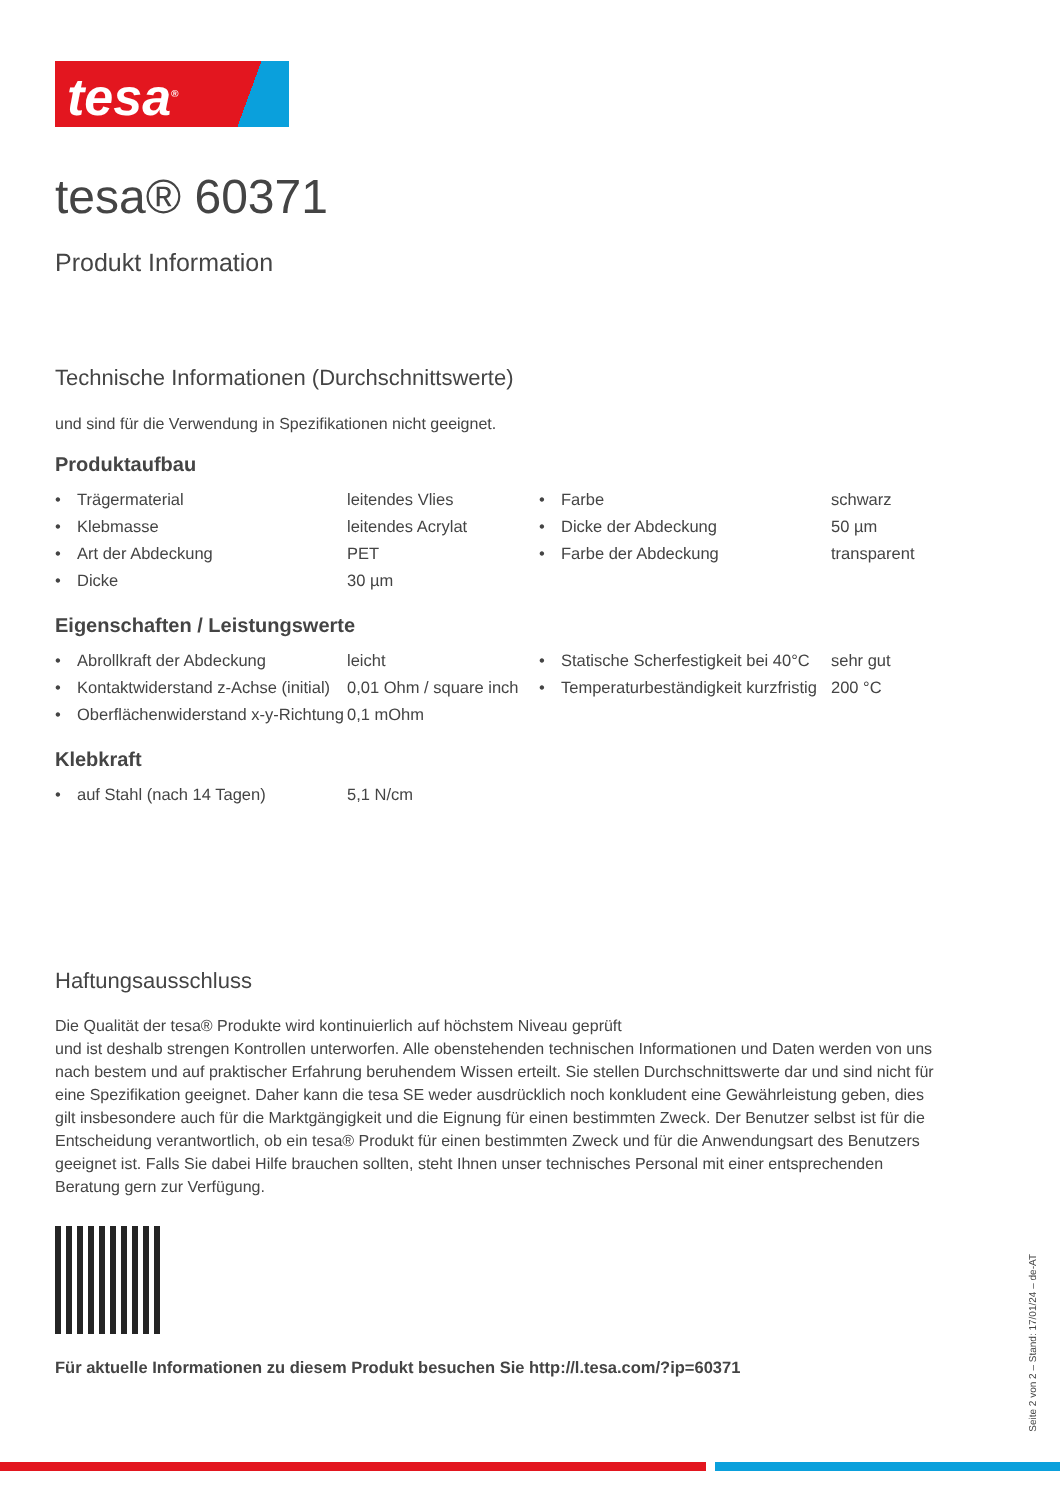tesa<sup>®</sup>
tesa® 60371
Produkt Information
Technische Informationen (Durchschnittswerte)
und sind für die Verwendung in Spezifikationen nicht geeignet.
Produktaufbau
| • | Trägermaterial | leitendes Vlies | • | Farbe | schwarz |
| • | Klebmasse | leitendes Acrylat | • | Dicke der Abdeckung | 50 µm |
| • | Art der Abdeckung | PET | • | Farbe der Abdeckung | transparent |
| • | Dicke | 30 µm | | | |
Eigenschaften / Leistungswerte
| • | Abrollkraft der Abdeckung | leicht | • | Statische Scherfestigkeit bei 40°C | sehr gut |
| • | Kontaktwiderstand z-Achse (initial) | 0,01 Ohm / square inch | • | Temperaturbeständigkeit kurzfristig | 200 °C |
| • | Oberflächenwiderstand x-y-Richtung | 0,1 mOhm | | | |
Klebkraft
| • | auf Stahl (nach 14 Tagen) | 5,1 N/cm | | | |
Haftungsausschluss
Die Qualität der tesa® Produkte wird kontinuierlich auf höchstem Niveau geprüft
und ist deshalb strengen Kontrollen unterworfen. Alle obenstehenden technischen Informationen und Daten werden von uns nach bestem und auf praktischer Erfahrung beruhendem Wissen erteilt. Sie stellen Durchschnittswerte dar und sind nicht für eine Spezifikation geeignet. Daher kann die tesa SE weder ausdrücklich noch konkludent eine Gewährleistung geben, dies gilt insbesondere auch für die Marktgängigkeit und die Eignung für einen bestimmten Zweck. Der Benutzer selbst ist für die Entscheidung verantwortlich, ob ein tesa® Produkt für einen bestimmten Zweck und für die Anwendungsart des Benutzers geeignet ist. Falls Sie dabei Hilfe brauchen sollten, steht Ihnen unser technisches Personal mit einer entsprechenden Beratung gern zur Verfügung.
Für aktuelle Informationen zu diesem Produkt besuchen Sie http://l.tesa.com/?ip=60371
Seite 2 von 2 – Stand: 17/01/24 – de-AT